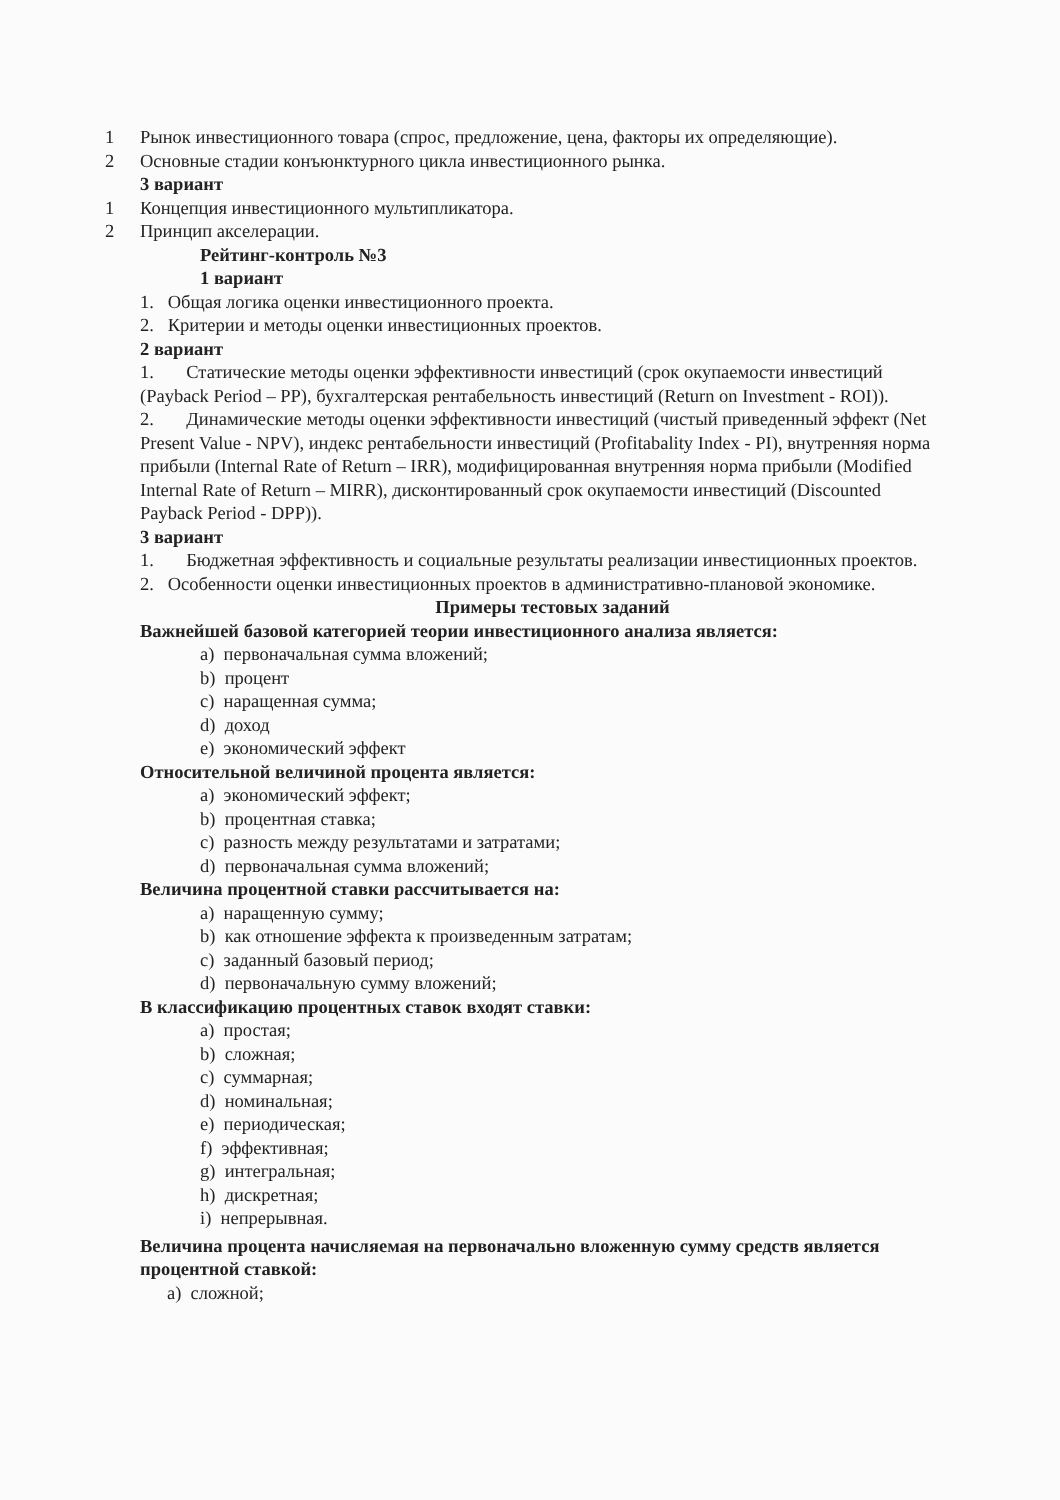1 Рынок инвестиционного товара (спрос, предложение, цена, факторы их определяющие).
2 Основные стадии конъюнктурного цикла инвестиционного рынка.
3 вариант
1 Концепция инвестиционного мультипликатора.
2 Принцип акселерации.
Рейтинг-контроль №3
1 вариант
1. Общая логика оценки инвестиционного проекта.
2. Критерии и методы оценки инвестиционных проектов.
2 вариант
1. Статические методы оценки эффективности инвестиций (срок окупаемости инвестиций (Payback Period – PP), бухгалтерская рентабельность инвестиций (Return on Investment - ROI)).
2. Динамические методы оценки эффективности инвестиций (чистый приведенный эффект (Net Present Value - NPV), индекс рентабельности инвестиций (Profitabality Index - PI), внутренняя норма прибыли (Internal Rate of Return – IRR), модифицированная внутренняя норма прибыли (Modified Internal Rate of Return – MIRR), дисконтированный срок окупаемости инвестиций (Discounted Payback Period - DPP)).
3 вариант
1. Бюджетная эффективность и социальные результаты реализации инвестиционных проектов.
2. Особенности оценки инвестиционных проектов в административно-плановой экономике.
Примеры тестовых заданий
Важнейшей базовой категорией теории инвестиционного анализа является:
a) первоначальная сумма вложений;
b) процент
c) наращенная сумма;
d) доход
e) экономический эффект
Относительной величиной процента является:
a) экономический эффект;
b) процентная ставка;
c) разность между результатами и затратами;
d) первоначальная сумма вложений;
Величина процентной ставки рассчитывается на:
a) наращенную сумму;
b) как отношение эффекта к произведенным затратам;
c) заданный базовый период;
d) первоначальную сумму вложений;
В классификацию процентных ставок входят ставки:
a) простая;
b) сложная;
c) суммарная;
d) номинальная;
e) периодическая;
f) эффективная;
g) интегральная;
h) дискретная;
i) непрерывная.
Величина процента начисляемая на первоначально вложенную сумму средств является процентной ставкой:
a) сложной;